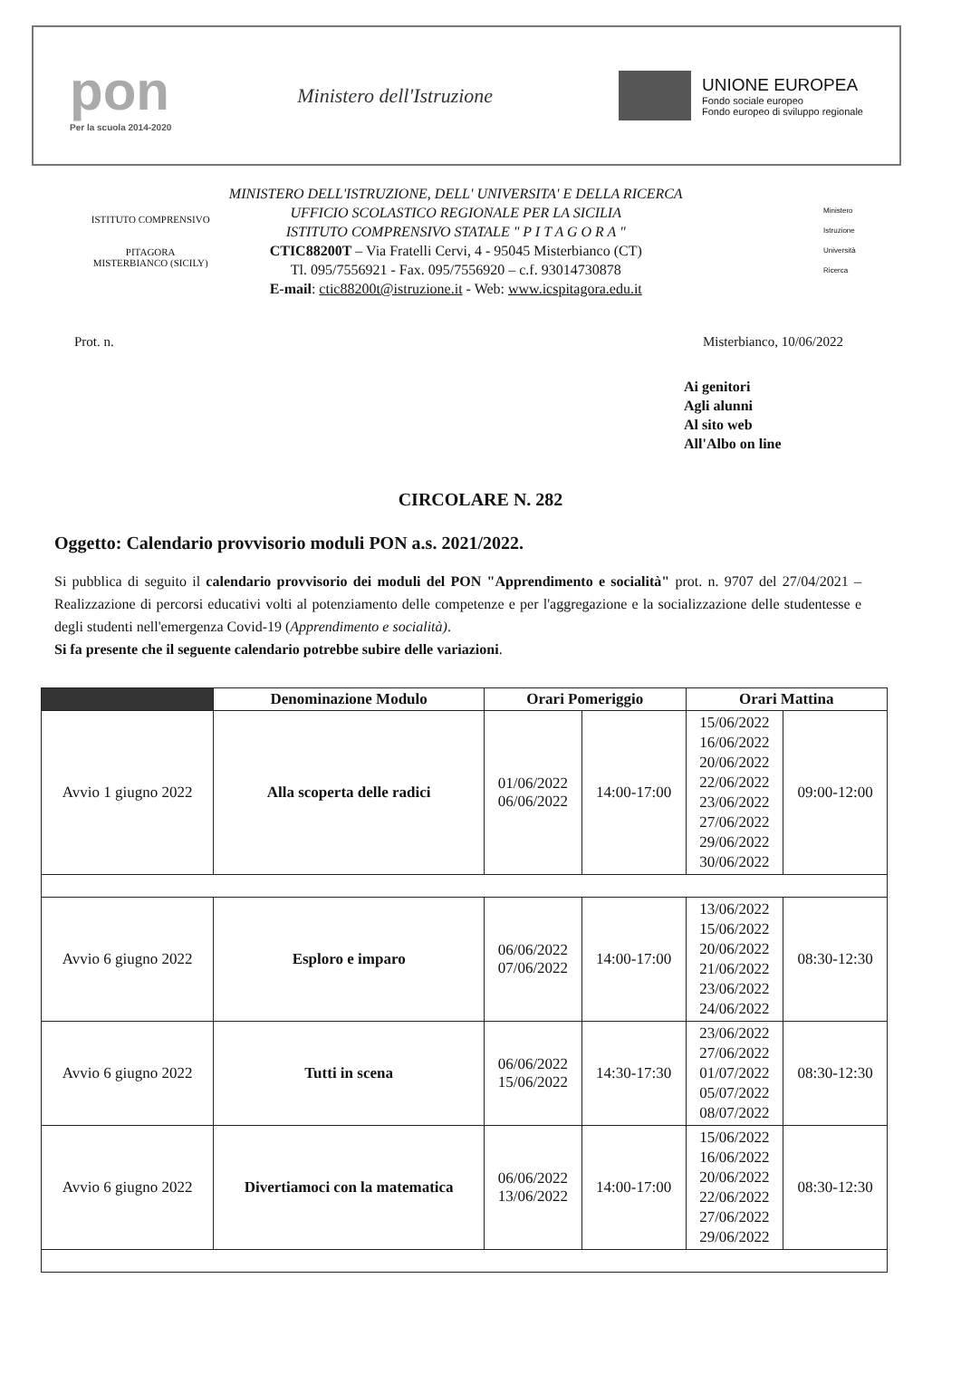pon
Per la scuola 2014-2020
Ministero dell'Istruzione
UNIONE EUROPEA
Fondo sociale europeo
Fondo europeo di sviluppo regionale
ISTITUTO COMPRENSIVO
PITAGORA
MISTERBIANCO (SICILY)
MINISTERO DELL'ISTRUZIONE, DELL' UNIVERSITA' E DELLA RICERCA
UFFICIO SCOLASTICO REGIONALE PER LA SICILIA
ISTITUTO COMPRENSIVO STATALE " P I T A G O R A "
CTIC88200T – Via Fratelli Cervi, 4 - 95045 Misterbianco (CT)
Tl. 095/7556921 - Fax. 095/7556920 – c.f. 93014730878
E-mail: ctic88200t@istruzione.it - Web: www.icspitagora.edu.it
Ministero
Istruzione
Università
Ricerca
Prot. n. Misterbianco, 10/06/2022
Ai genitori
Agli alunni
Al sito web
All'Albo on line
CIRCOLARE N. 282
Oggetto: Calendario provvisorio moduli PON a.s. 2021/2022.
Si pubblica di seguito il calendario provvisorio dei moduli del PON "Apprendimento e socialità" prot. n. 9707 del 27/04/2021 – Realizzazione di percorsi educativi volti al potenziamento delle competenze e per l'aggregazione e la socializzazione delle studentesse e degli studenti nell'emergenza Covid-19 (Apprendimento e socialità).
Si fa presente che il seguente calendario potrebbe subire delle variazioni.
| | Denominazione Modulo | Orari Pomeriggio | | Orari Mattina | |
| --- | --- | --- | --- | --- | --- |
| Avvio 1 giugno 2022 | Alla scoperta delle radici | 01/06/2022 06/06/2022 | 14:00-17:00 | 15/06/2022 16/06/2022 20/06/2022 22/06/2022 23/06/2022 27/06/2022 29/06/2022 30/06/2022 | 09:00-12:00 |
| Avvio 6 giugno 2022 | Esploro e imparo | 06/06/2022 07/06/2022 | 14:00-17:00 | 13/06/2022 15/06/2022 20/06/2022 21/06/2022 23/06/2022 24/06/2022 | 08:30-12:30 |
| Avvio 6 giugno 2022 | Tutti in scena | 06/06/2022 15/06/2022 | 14:30-17:30 | 23/06/2022 27/06/2022 01/07/2022 05/07/2022 08/07/2022 | 08:30-12:30 |
| Avvio 6 giugno 2022 | Divertiamoci con la matematica | 06/06/2022 13/06/2022 | 14:00-17:00 | 15/06/2022 16/06/2022 20/06/2022 22/06/2022 27/06/2022 29/06/2022 | 08:30-12:30 |